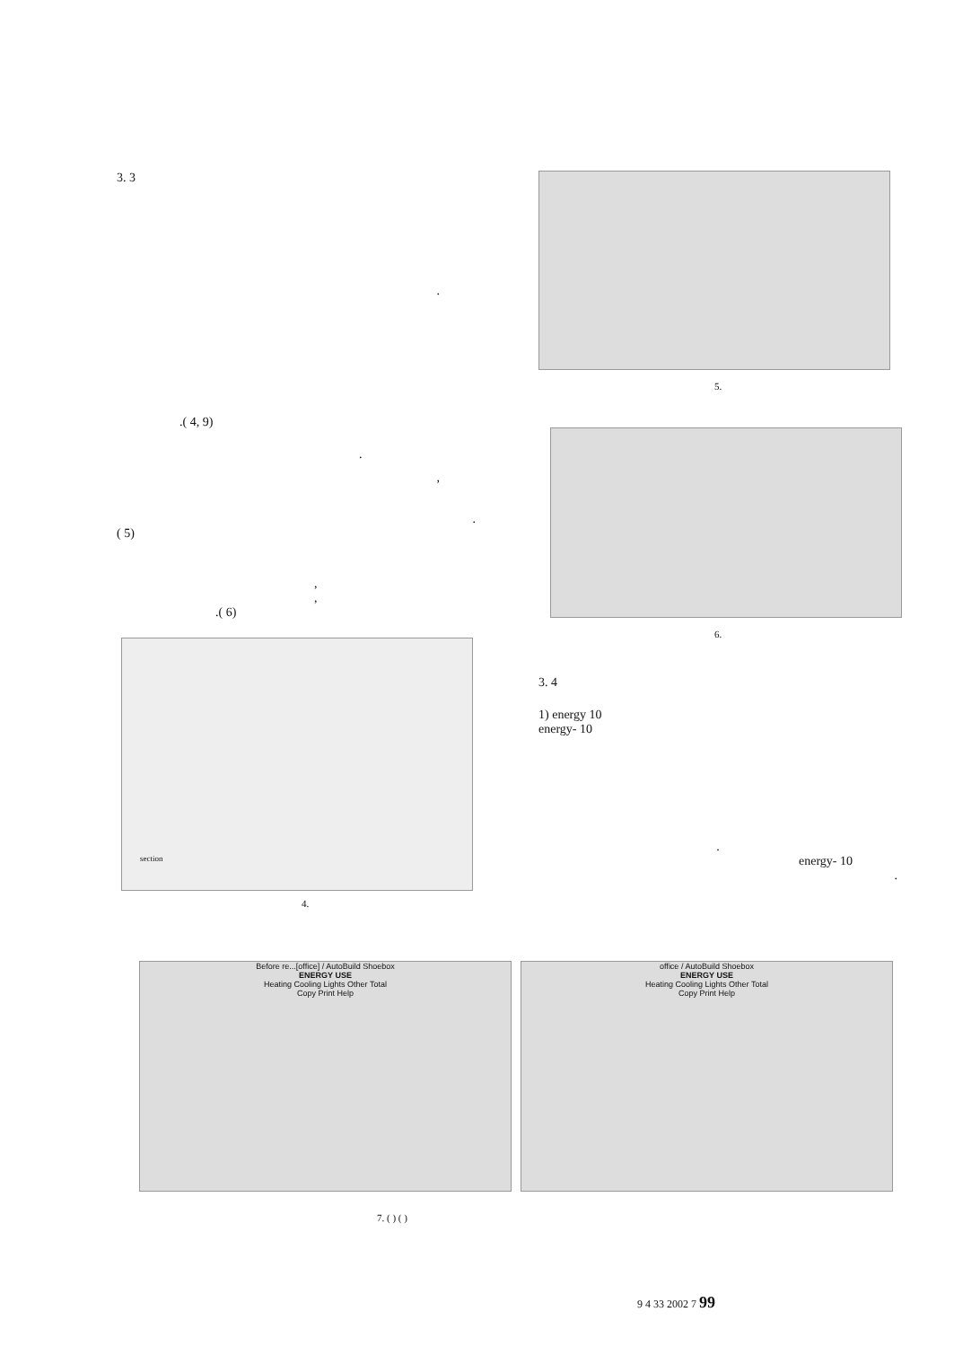3. 3
.
.( 4, 9)
.
,
.
( 5)
,
,
.( 6)
section
4.
5.
6.
3. 4
1) energy 10
energy- 10
.
energy- 10
.
Before re...[office] / AutoBuild Shoebox
ENERGY USE
Heating Cooling Lights Other Total
Copy Print Help
office / AutoBuild Shoebox
ENERGY USE
Heating Cooling Lights Other Total
Copy Print Help
7. ( ) ( )
9 4 33 2002 7 99